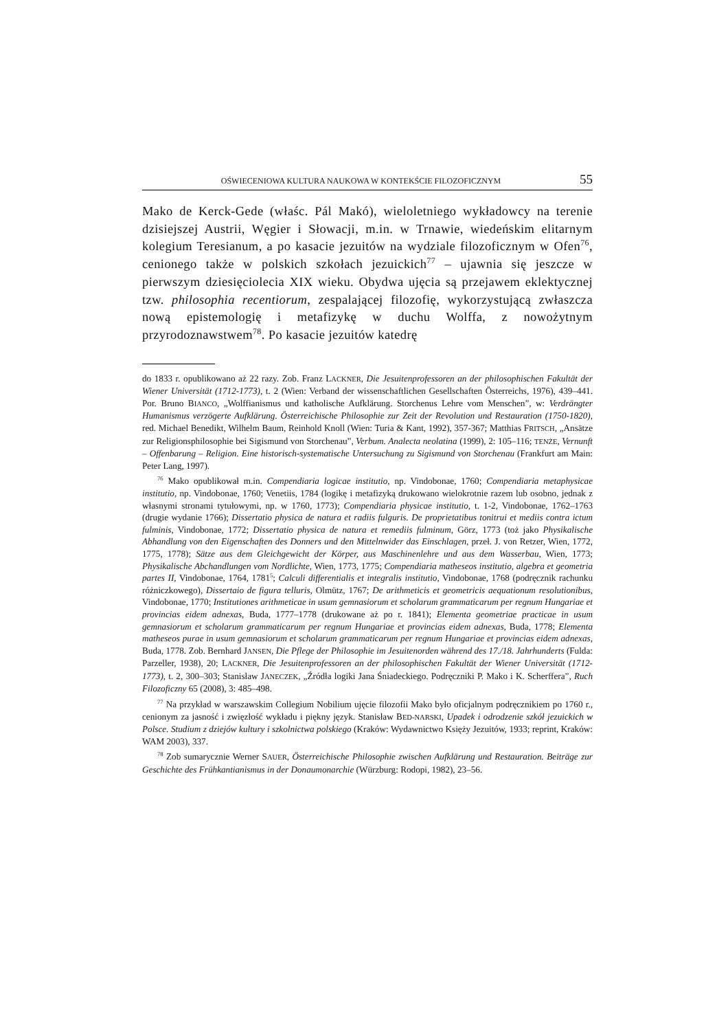OŚWIECENIOWA KULTURA NAUKOWA W KONTEKŚCIE FILOZOFICZNYM 55
Mako de Kerck-Gede (właśc. Pál Makó), wieloletniego wykładowcy na terenie dzisiejszej Austrii, Węgier i Słowacji, m.in. w Trnawie, wiedeńskim elitarnym kolegium Teresianum, a po kasacie jezuitów na wydziale filozoficznym w Ofen<sup>76</sup>, cenionego także w polskich szkołach jezuickich<sup>77</sup> – ujawnia się jeszcze w pierwszym dziesięciolecia XIX wieku. Obydwa ujęcia są przejawem eklektycznej tzw. philosophia recentiorum, zespalającej filozofię, wykorzystującą zwłaszcza nową epistemologię i metafizykę w duchu Wolffa, z nowożytnym przyrodoznawstwem<sup>78</sup>. Po kasacie jezuitów katedrę
do 1833 r. opublikowano aż 22 razy. Zob. Franz LACKNER, Die Jesuitenprofessoren an der philosophischen Fakultät der Wiener Universität (1712-1773), t. 2 (Wien: Verband der wissenschaftlichen Gesellschaften Österreichs, 1976), 439–441. Por. Bruno BIANCO, „Wolffianismus und katholische Aufklärung. Storchenus Lehre vom Menschen”, w: Verdrängter Humanismus verzögerte Aufklärung. Österreichische Philosophie zur Zeit der Revolution und Restauration (1750-1820), red. Michael Benedikt, Wilhelm Baum, Reinhold Knoll (Wien: Turia & Kant, 1992), 357-367; Matthias FRITSCH, „Ansätze zur Religionsphilosophie bei Sigismund von Storchenau”, Verbum. Analecta neolatina (1999), 2: 105–116; TENŻE, Vernunft – Offenbarung – Religion. Eine historisch-systematische Untersuchung zu Sigismund von Storchenau (Frankfurt am Main: Peter Lang, 1997).
<sup>76</sup> Mako opublikował m.in. Compendiaria logicae institutio, np. Vindobonae, 1760; Compendiaria metaphysicae institutio, np. Vindobonae, 1760; Venetiis, 1784 (logikę i metafizyką drukowano wielokrotnie razem lub osobno, jednak z własnymi stronami tytułowymi, np. w 1760, 1773); Compendiaria physicae institutio, t. 1-2, Vindobonae, 1762–1763 (drugie wydanie 1766); Dissertatio physica de natura et radiis fulguris. De proprietatibus tonitrui et mediis contra ictum fulminis, Vindobonae, 1772; Dissertatio physica de natura et remediis fulminum, Görz, 1773 (toż jako Physikalische Abhandlung von den Eigenschaften des Donners und den Mittelnwider das Einschlagen, przeł. J. von Retzer, Wien, 1772, 1775, 1778); Sätze aus dem Gleichgewicht der Körper, aus Maschinenlehre und aus dem Wasserbau, Wien, 1773; Physikalische Abchandlungen vom Nordlichte, Wien, 1773, 1775; Compendiaria matheseos institutio, algebra et geometria partes II, Vindobonae, 1764, 1781<sup>5</sup>; Calculi differentialis et integralis institutio, Vindobonae, 1768 (podręcznik rachunku różniczkowego), Dissertaio de figura telluris, Olmütz, 1767; De arithmeticis et geometricis aequationum resolutionibus, Vindobonae, 1770; Institutiones arithmeticae in usum gemnasiorum et scholarum grammaticarum per regnum Hungariae et provincias eidem adnexas, Buda, 1777–1778 (drukowane aż po r. 1841); Elementa geometriae practicae in usum gemnasiorum et scholarum grammaticarum per regnum Hungariae et provincias eidem adnexas, Buda, 1778; Elementa matheseos purae in usum gemnasiorum et scholarum grammaticarum per regnum Hungariae et provincias eidem adnexas, Buda, 1778. Zob. Bernhard JANSEN, Die Pflege der Philosophie im Jesuitenorden während des 17./18. Jahrhunderts (Fulda: Parzeller, 1938), 20; LACKNER, Die Jesuitenprofessoren an der philosophischen Fakultät der Wiener Universität (1712-1773), t. 2, 300–303; Stanisław JANECZEK, „Źródła logiki Jana Śniadeckiego. Podręczniki P. Mako i K. Scherffera”, Ruch Filozoficzny 65 (2008), 3: 485–498.
<sup>77</sup> Na przykład w warszawskim Collegium Nobilium ujęcie filozofii Mako było oficjalnym podręcznikiem po 1760 r., cenionym za jasność i zwięzłość wykładu i piękny język. Stanisław BED-NARSKI, Upadek i odrodzenie szkół jezuickich w Polsce. Studium z dziejów kultury i szkolnictwa polskiego (Kraków: Wydawnictwo Księży Jezuitów, 1933; reprint, Kraków: WAM 2003), 337.
<sup>78</sup> Zob sumarycznie Werner SAUER, Österreichische Philosophie zwischen Aufklärung und Restauration. Beiträge zur Geschichte des Frühkantianismus in der Donaumonarchie (Würzburg: Rodopi, 1982), 23–56.